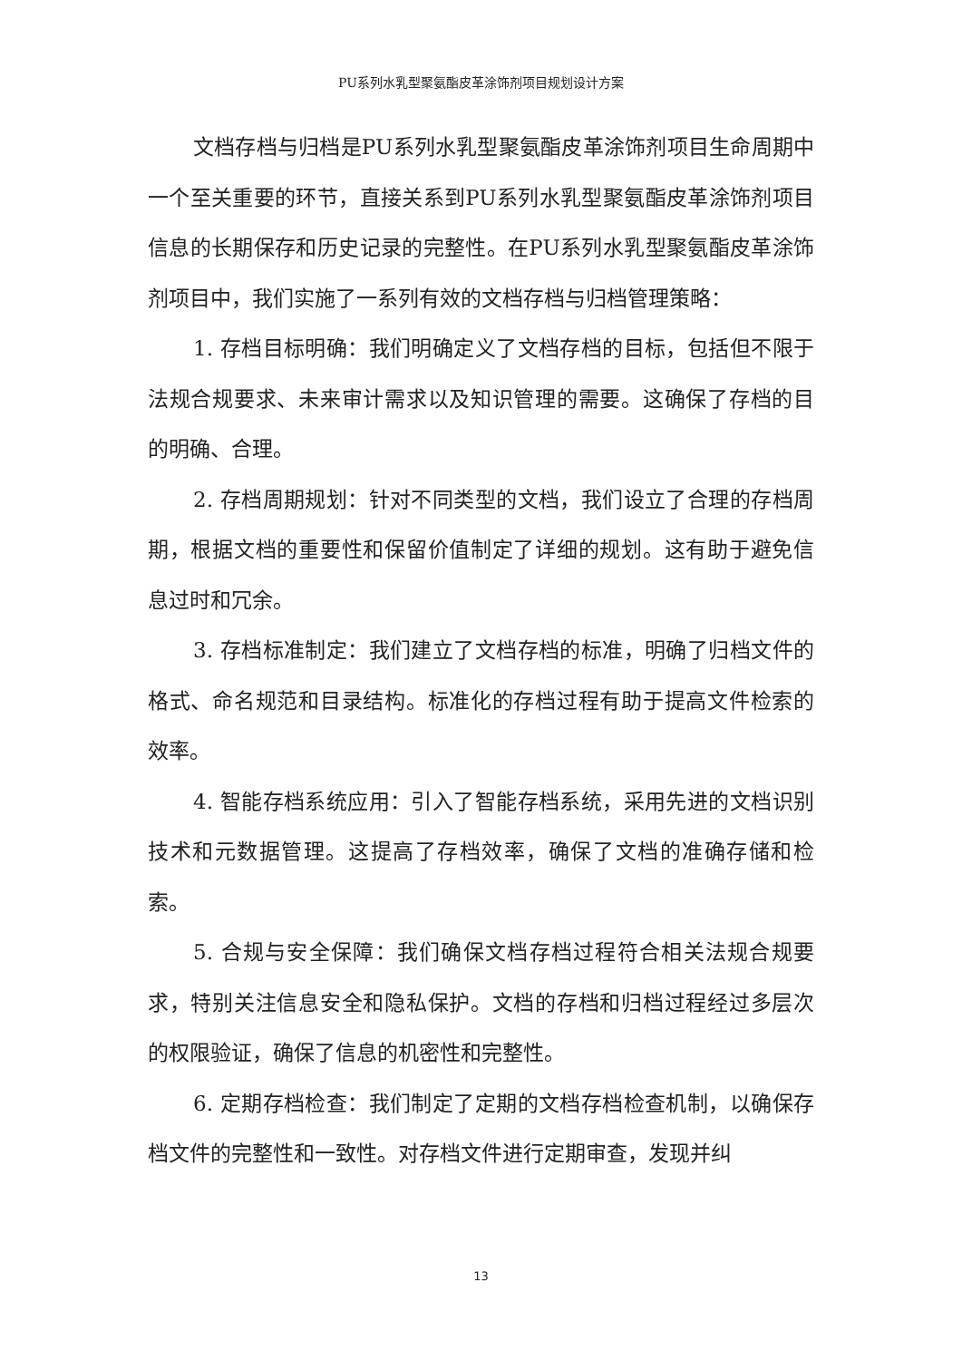PU系列水乳型聚氨酯皮革涂饰剂项目规划设计方案
文档存档与归档是PU系列水乳型聚氨酯皮革涂饰剂项目生命周期中一个至关重要的环节，直接关系到PU系列水乳型聚氨酯皮革涂饰剂项目信息的长期保存和历史记录的完整性。在PU系列水乳型聚氨酯皮革涂饰剂项目中，我们实施了一系列有效的文档存档与归档管理策略：
1. 存档目标明确：我们明确定义了文档存档的目标，包括但不限于法规合规要求、未来审计需求以及知识管理的需要。这确保了存档的目的明确、合理。
2. 存档周期规划：针对不同类型的文档，我们设立了合理的存档周期，根据文档的重要性和保留价值制定了详细的规划。这有助于避免信息过时和冗余。
3. 存档标准制定：我们建立了文档存档的标准，明确了归档文件的格式、命名规范和目录结构。标准化的存档过程有助于提高文件检索的效率。
4. 智能存档系统应用：引入了智能存档系统，采用先进的文档识别技术和元数据管理。这提高了存档效率，确保了文档的准确存储和检索。
5. 合规与安全保障：我们确保文档存档过程符合相关法规合规要求，特别关注信息安全和隐私保护。文档的存档和归档过程经过多层次的权限验证，确保了信息的机密性和完整性。
6. 定期存档检查：我们制定了定期的文档存档检查机制，以确保存档文件的完整性和一致性。对存档文件进行定期审查，发现并纠
13